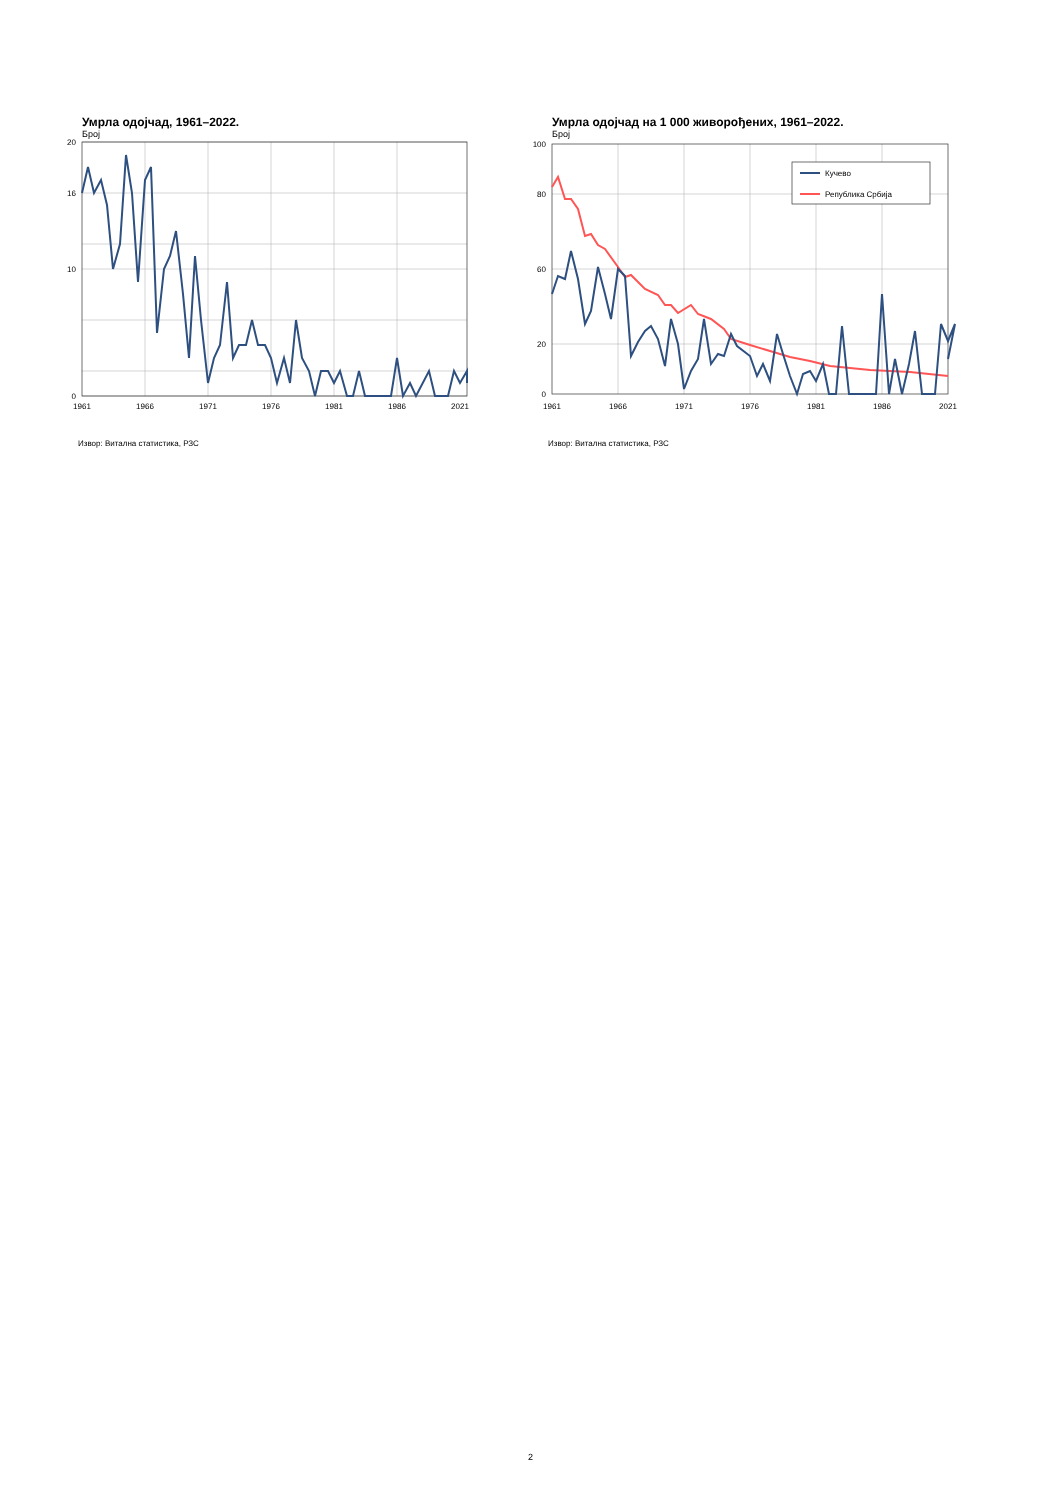Умрла одојчад, 1961–2022.
Број
20
16
10
0
1961
1966
1971
1976
1981
1986
2021
Извор: Витална статистика, РЗС
Умрла одојчад на 1 000 живорођених, 1961–2022.
Број
Кучево
Република Србија
100
80
60
20
0
1961
1966
1971
1976
1981
1986
2021
Извор: Витална статистика, РЗС
2